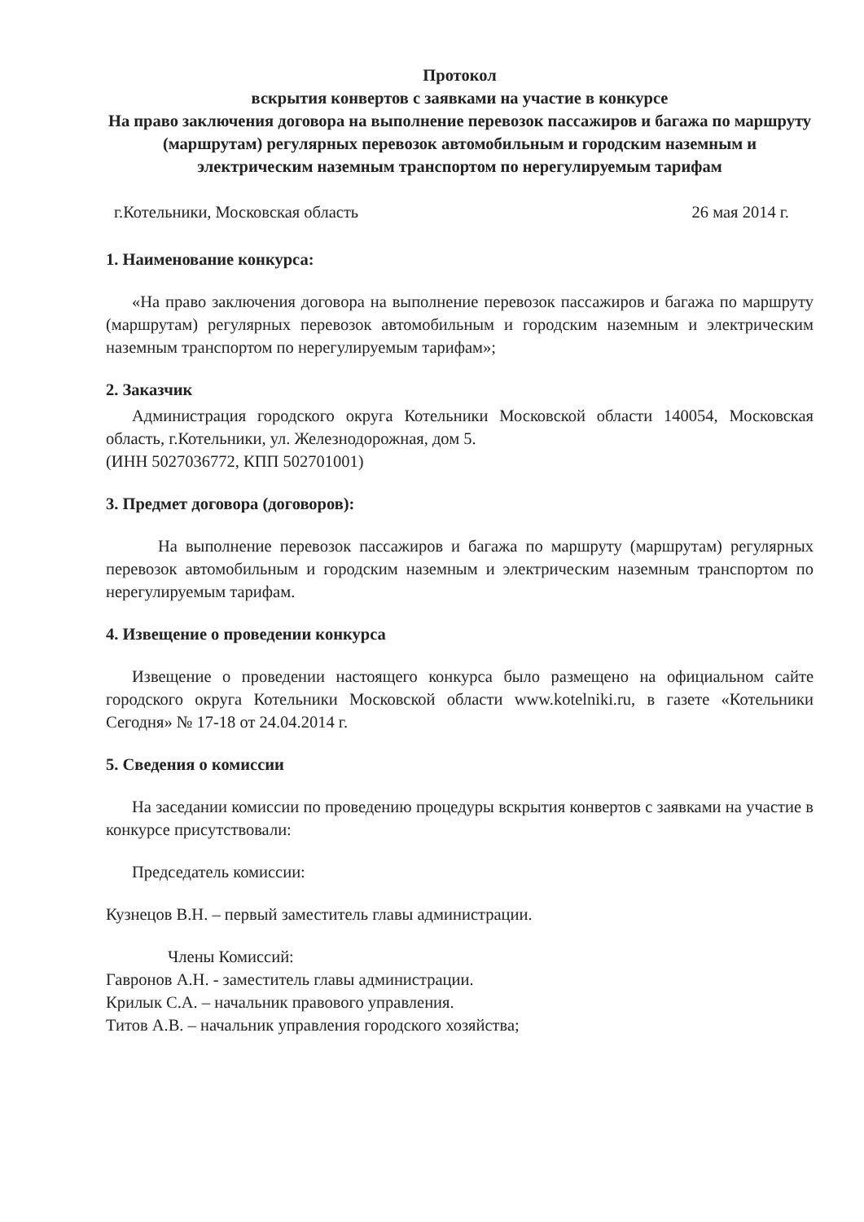Протокол
вскрытия конвертов с заявками на участие в конкурсе
На право заключения договора на выполнение перевозок пассажиров и багажа по маршруту (маршрутам) регулярных перевозок автомобильным и городским наземным и электрическим наземным транспортом по нерегулируемым тарифам
г.Котельники, Московская область 26 мая 2014 г.
1. Наименование конкурса:
«На право заключения договора на выполнение перевозок пассажиров и багажа по маршруту (маршрутам) регулярных перевозок автомобильным и городским наземным и электрическим наземным транспортом по нерегулируемым тарифам»;
2. Заказчик
Администрация городского округа Котельники Московской области 140054, Московская область, г.Котельники, ул. Железнодорожная, дом 5.
(ИНН 5027036772, КПП 502701001)
3. Предмет договора (договоров):
На выполнение перевозок пассажиров и багажа по маршруту (маршрутам) регулярных перевозок автомобильным и городским наземным и электрическим наземным транспортом по нерегулируемым тарифам.
4. Извещение о проведении конкурса
Извещение о проведении настоящего конкурса было размещено на официальном сайте городского округа Котельники Московской области www.kotelniki.ru, в газете «Котельники Сегодня» № 17-18 от 24.04.2014 г.
5. Сведения о комиссии
На заседании комиссии по проведению процедуры вскрытия конвертов с заявками на участие в конкурсе присутствовали:
Председатель комиссии:
Кузнецов В.Н. – первый заместитель главы администрации.
Члены Комиссий:
Гавронов А.Н. - заместитель главы администрации.
Крилык С.А. – начальник правового управления.
Титов А.В. – начальник управления городского хозяйства;